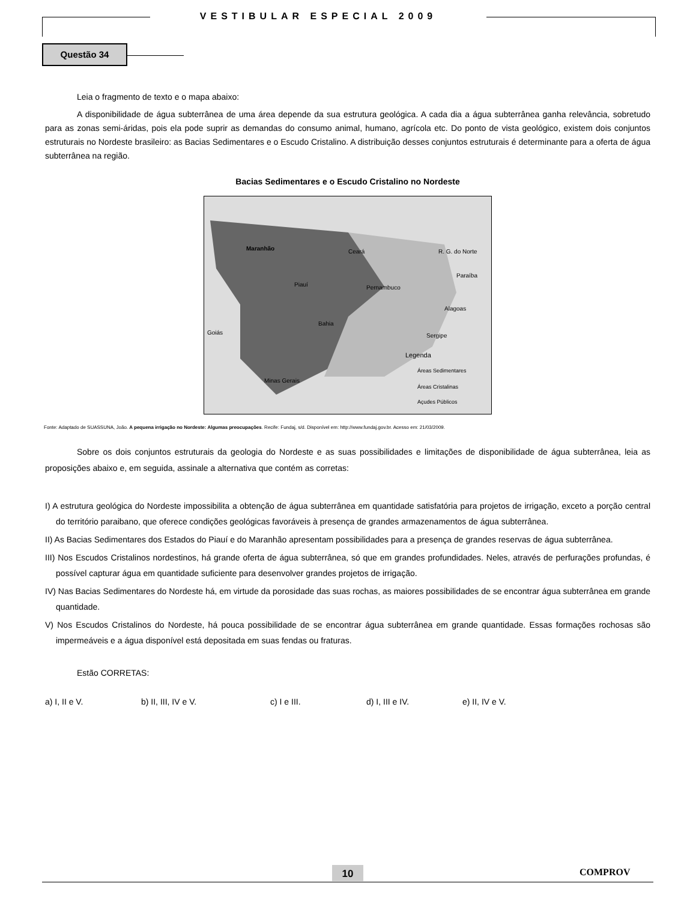VESTIBULAR ESPECIAL 2009
Questão 34
Leia o fragmento de texto e o mapa abaixo:
A disponibilidade de água subterrânea de uma área depende da sua estrutura geológica. A cada dia a água subterrânea ganha relevância, sobretudo para as zonas semi-áridas, pois ela pode suprir as demandas do consumo animal, humano, agrícola etc. Do ponto de vista geológico, existem dois conjuntos estruturais no Nordeste brasileiro: as Bacias Sedimentares e o Escudo Cristalino. A distribuição desses conjuntos estruturais é determinante para a oferta de água subterrânea na região.
Bacias Sedimentares e o Escudo Cristalino no Nordeste
Maranhão
Ceará
R. G. do Norte
Paraíba
Piauí
Pernambuco
Alagoas
Bahia
Sergipe
Goiás
Minas Gerais
Legenda
Áreas Sedimentares
Áreas Cristalinas
Açudes Públicos
Fonte: Adaptado de SUASSUNA, João. A pequena irrigação no Nordeste: Algumas preocupações. Recife: Fundaj, s/d. Disponível em: http://www.fundaj.gov.br. Acesso em: 21/03/2009.
Sobre os dois conjuntos estruturais da geologia do Nordeste e as suas possibilidades e limitações de disponibilidade de água subterrânea, leia as proposições abaixo e, em seguida, assinale a alternativa que contém as corretas:
I) A estrutura geológica do Nordeste impossibilita a obtenção de água subterrânea em quantidade satisfatória para projetos de irrigação, exceto a porção central do território paraibano, que oferece condições geológicas favoráveis à presença de grandes armazenamentos de água subterrânea.
II) As Bacias Sedimentares dos Estados do Piauí e do Maranhão apresentam possibilidades para a presença de grandes reservas de água subterrânea.
III) Nos Escudos Cristalinos nordestinos, há grande oferta de água subterrânea, só que em grandes profundidades. Neles, através de perfurações profundas, é possível capturar água em quantidade suficiente para desenvolver grandes projetos de irrigação.
IV) Nas Bacias Sedimentares do Nordeste há, em virtude da porosidade das suas rochas, as maiores possibilidades de se encontrar água subterrânea em grande quantidade.
V) Nos Escudos Cristalinos do Nordeste, há pouca possibilidade de se encontrar água subterrânea em grande quantidade. Essas formações rochosas são impermeáveis e a água disponível está depositada em suas fendas ou fraturas.
Estão CORRETAS:
a) I, II e V. b) II, III, IV e V. c) I e III. d) I, III e IV. e) II, IV e V.
10 COMPROV